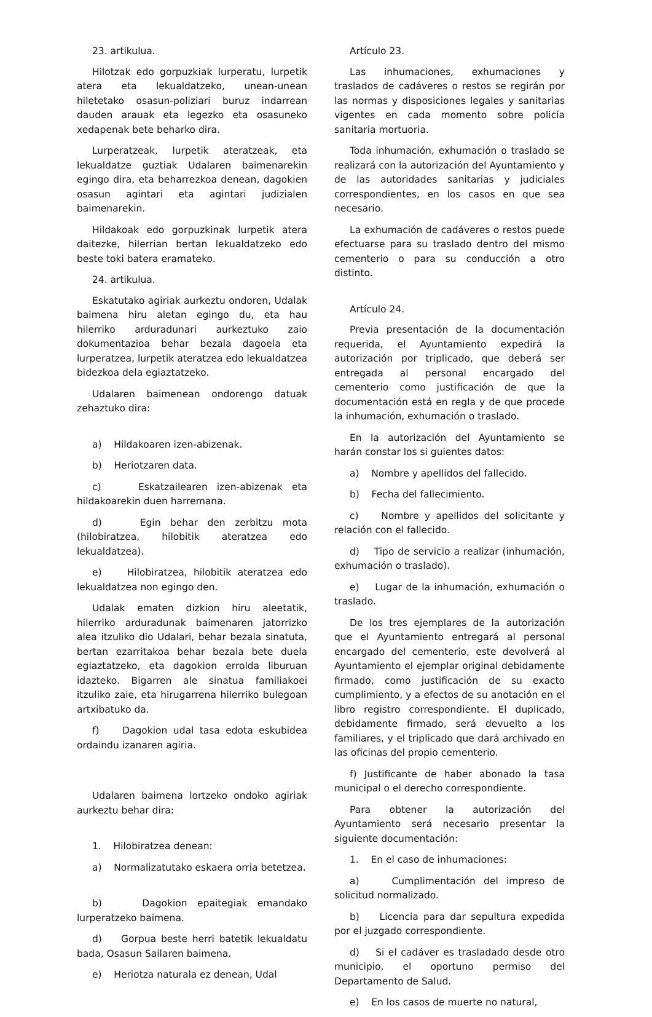23. artikulua.
Hilotzak edo gorpuzkiak lurperatu, lurpetik atera eta lekualdatzeko, unean-unean hiletetako osasun-poliziari buruz indarrean dauden arauak eta legezko eta osasuneko xedapenak bete beharko dira.
Lurperatzeak, lurpetik ateratzeak, eta lekualdatze guztiak Udalaren baimenarekin egingo dira, eta beharrezkoa denean, dagokien osasun agintari eta agintari judizialen baimenarekin.
Hildakoak edo gorpuzkinak lurpetik atera daitezke, hilerrian bertan lekualdatzeko edo beste toki batera eramateko.
24. artikulua.
Eskatutako agiriak aurkeztu ondoren, Udalak baimena hiru aletan egingo du, eta hau hilerriko arduradunari aurkeztuko zaio dokumentazioa behar bezala dagoela eta lurperatzea, lurpetik ateratzea edo lekualdatzea bidezkoa dela egiaztatzeko.
Udalaren baimenean ondorengo datuak zehaztuko dira:
a) Hildakoaren izen-abizenak.
b) Heriotzaren data.
c) Eskatzailearen izen-abizenak eta hildakoarekin duen harremana.
d) Egin behar den zerbitzu mota (hilobiratzea, hilobitik ateratzea edo lekualdatzea).
e) Hilobiratzea, hilobitik ateratzea edo lekualdatzea non egingo den.
Udalak ematen dizkion hiru aleetatik, hilerriko arduradunak baimenaren jatorrizko alea itzuliko dio Udalari, behar bezala sinatuta, bertan ezarritakoa behar bezala bete duela egiaztatzeko, eta dagokion errolda liburuan idazteko. Bigarren ale sinatua familiakoei itzuliko zaie, eta hirugarrena hilerriko bulegoan artxibatuko da.
f) Dagokion udal tasa edota eskubidea ordaindu izanaren agiria.
Udalaren baimena lortzeko ondoko agiriak aurkeztu behar dira:
1. Hilobiratzea denean:
a) Normalizatutako eskaera orria betetzea.
b) Dagokion epaitegiak emandako lurperatzeko baimena.
d) Gorpua beste herri batetik lekualdatu bada, Osasun Sailaren baimena.
e) Heriotza naturala ez denean, Udal
Artículo 23.
Las inhumaciones, exhumaciones y traslados de cadáveres o restos se regirán por las normas y disposiciones legales y sanitarias vigentes en cada momento sobre policía sanitaria mortuoria.
Toda inhumación, exhumación o traslado se realizará con la autorización del Ayuntamiento y de las autoridades sanitarias y judiciales correspondientes, en los casos en que sea necesario.
La exhumación de cadáveres o restos puede efectuarse para su traslado dentro del mismo cementerio o para su conducción a otro distinto.
Artículo 24.
Previa presentación de la documentación requerida, el Ayuntamiento expedirá la autorización por triplicado, que deberá ser entregada al personal encargado del cementerio como justificación de que la documentación está en regla y de que procede la inhumación, exhumación o traslado.
En la autorización del Ayuntamiento se harán constar los si guientes datos:
a) Nombre y apellidos del fallecido.
b) Fecha del fallecimiento.
c) Nombre y apellidos del solicitante y relación con el fallecido.
d) Tipo de servicio a realizar (inhumación, exhumación o traslado).
e) Lugar de la inhumación, exhumación o traslado.
De los tres ejemplares de la autorización que el Ayuntamiento entregará al personal encargado del cementerio, este devolverá al Ayuntamiento el ejemplar original debidamente firmado, como justificación de su exacto cumplimiento, y a efectos de su anotación en el libro registro correspondiente. El duplicado, debidamente firmado, será devuelto a los familiares, y el triplicado que dará archivado en las oficinas del propio cementerio.
f) Justificante de haber abonado la tasa municipal o el derecho correspondiente.
Para obtener la autorización del Ayuntamiento será necesario presentar la siguiente documentación:
1. En el caso de inhumaciones:
a) Cumplimentación del impreso de solicitud normalizado.
b) Licencia para dar sepultura expedida por el juzgado correspondiente.
d) Si el cadáver es trasladado desde otro municipio, el oportuno permiso del Departamento de Salud.
e) En los casos de muerte no natural,